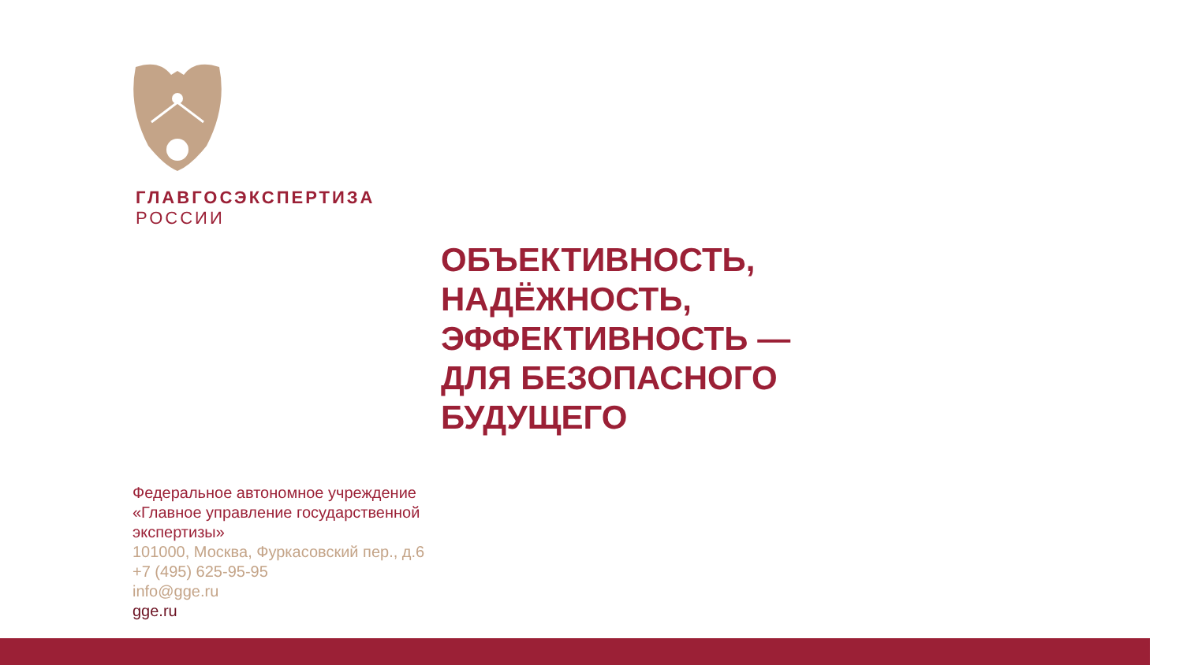ГЛАВГОСЭКСПЕРТИЗА
РОССИИ
ОБЪЕКТИВНОСТЬ,
НАДЁЖНОСТЬ,
ЭФФЕКТИВНОСТЬ —
ДЛЯ БЕЗОПАСНОГО
БУДУЩЕГО
Федеральное автономное учреждение
«Главное управление государственной
экспертизы»
101000, Москва, Фуркасовский пер., д.6
+7 (495) 625-95-95
info@gge.ru
gge.ru